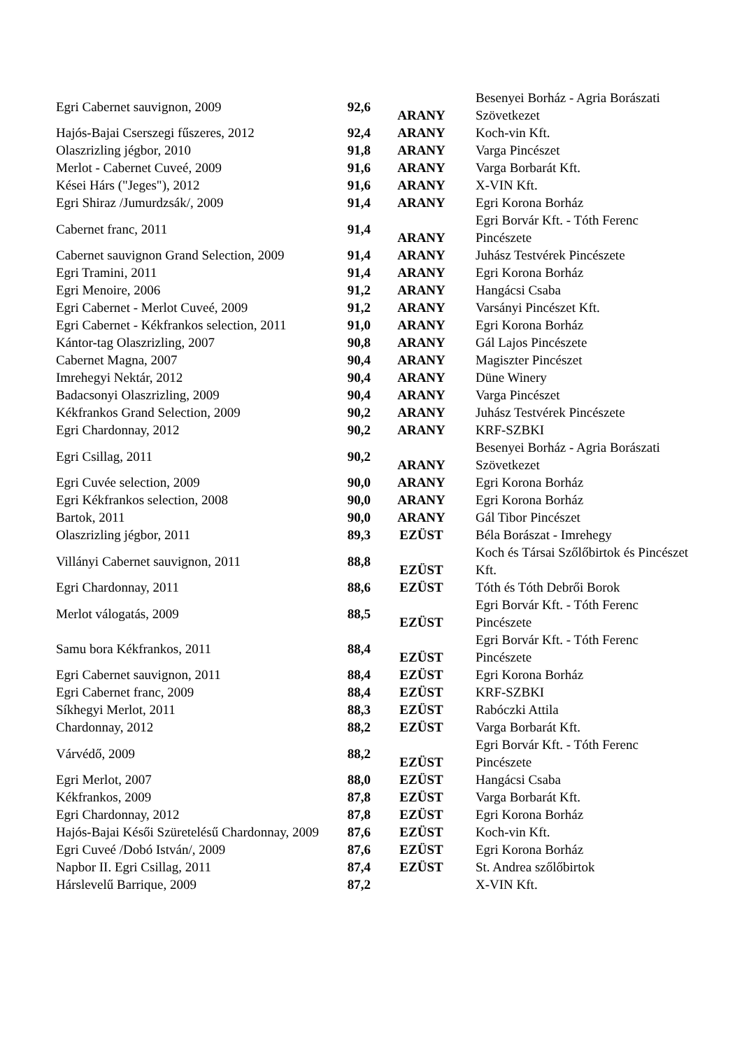| Egri Cabernet sauvignon, 2009 | 92,6 | ARANY | Besenyei Borház - Agria Borászati Szövetkezet |
| Hajós-Bajai Cserszegi fűszeres, 2012 | 92,4 | ARANY | Koch-vin Kft. |
| Olaszrizling jégbor, 2010 | 91,8 | ARANY | Varga Pincészet |
| Merlot - Cabernet Cuveé, 2009 | 91,6 | ARANY | Varga Borbarát Kft. |
| Kései Hárs ("Jeges"), 2012 | 91,6 | ARANY | X-VIN Kft. |
| Egri Shiraz /Jumurdzsák/, 2009 | 91,4 | ARANY | Egri Korona Borház |
| Cabernet franc, 2011 | 91,4 | ARANY | Egri Borvár Kft. - Tóth Ferenc Pincészete |
| Cabernet sauvignon Grand Selection, 2009 | 91,4 | ARANY | Juhász Testvérek Pincészete |
| Egri Tramini, 2011 | 91,4 | ARANY | Egri Korona Borház |
| Egri Menoire, 2006 | 91,2 | ARANY | Hangácsi Csaba |
| Egri Cabernet - Merlot Cuveé, 2009 | 91,2 | ARANY | Varsányi Pincészet Kft. |
| Egri Cabernet - Kékfrankos selection, 2011 | 91,0 | ARANY | Egri Korona Borház |
| Kántor-tag Olaszrizling, 2007 | 90,8 | ARANY | Gál Lajos Pincészete |
| Cabernet Magna, 2007 | 90,4 | ARANY | Magiszter Pincészet |
| Imrehegyi Nektár, 2012 | 90,4 | ARANY | Düne Winery |
| Badacsonyi Olaszrizling, 2009 | 90,4 | ARANY | Varga Pincészet |
| Kékfrankos Grand Selection, 2009 | 90,2 | ARANY | Juhász Testvérek Pincészete |
| Egri Chardonnay, 2012 | 90,2 | ARANY | KRF-SZBKI |
| Egri Csillag, 2011 | 90,2 | ARANY | Besenyei Borház - Agria Borászati Szövetkezet |
| Egri Cuvée selection, 2009 | 90,0 | ARANY | Egri Korona Borház |
| Egri Kékfrankos selection, 2008 | 90,0 | ARANY | Egri Korona Borház |
| Bartok, 2011 | 90,0 | ARANY | Gál Tibor Pincészet |
| Olaszrizling jégbor, 2011 | 89,3 | EZÜST | Béla Borászat - Imrehegy |
| Villányi Cabernet sauvignon, 2011 | 88,8 | EZÜST | Koch és Társai Szőlőbirtok és Pincészet Kft. |
| Egri Chardonnay, 2011 | 88,6 | EZÜST | Tóth és Tóth Debrői Borok |
| Merlot válogatás, 2009 | 88,5 | EZÜST | Egri Borvár Kft. - Tóth Ferenc Pincészete |
| Samu bora Kékfrankos, 2011 | 88,4 | EZÜST | Egri Borvár Kft. - Tóth Ferenc Pincészete |
| Egri Cabernet sauvignon, 2011 | 88,4 | EZÜST | Egri Korona Borház |
| Egri Cabernet franc, 2009 | 88,4 | EZÜST | KRF-SZBKI |
| Síkhegyi Merlot, 2011 | 88,3 | EZÜST | Rabóczki Attila |
| Chardonnay, 2012 | 88,2 | EZÜST | Varga Borbarát Kft. |
| Várvédő, 2009 | 88,2 | EZÜST | Egri Borvár Kft. - Tóth Ferenc Pincészete |
| Egri Merlot, 2007 | 88,0 | EZÜST | Hangácsi Csaba |
| Kékfrankos, 2009 | 87,8 | EZÜST | Varga Borbarát Kft. |
| Egri Chardonnay, 2012 | 87,8 | EZÜST | Egri Korona Borház |
| Hajós-Bajai Késői Szüretelésű Chardonnay, 2009 | 87,6 | EZÜST | Koch-vin Kft. |
| Egri Cuveé /Dobó István/, 2009 | 87,6 | EZÜST | Egri Korona Borház |
| Napbor II. Egri Csillag, 2011 | 87,4 | EZÜST | St. Andrea szőlőbirtok |
| Hárslevelű Barrique, 2009 | 87,2 | | X-VIN Kft. |